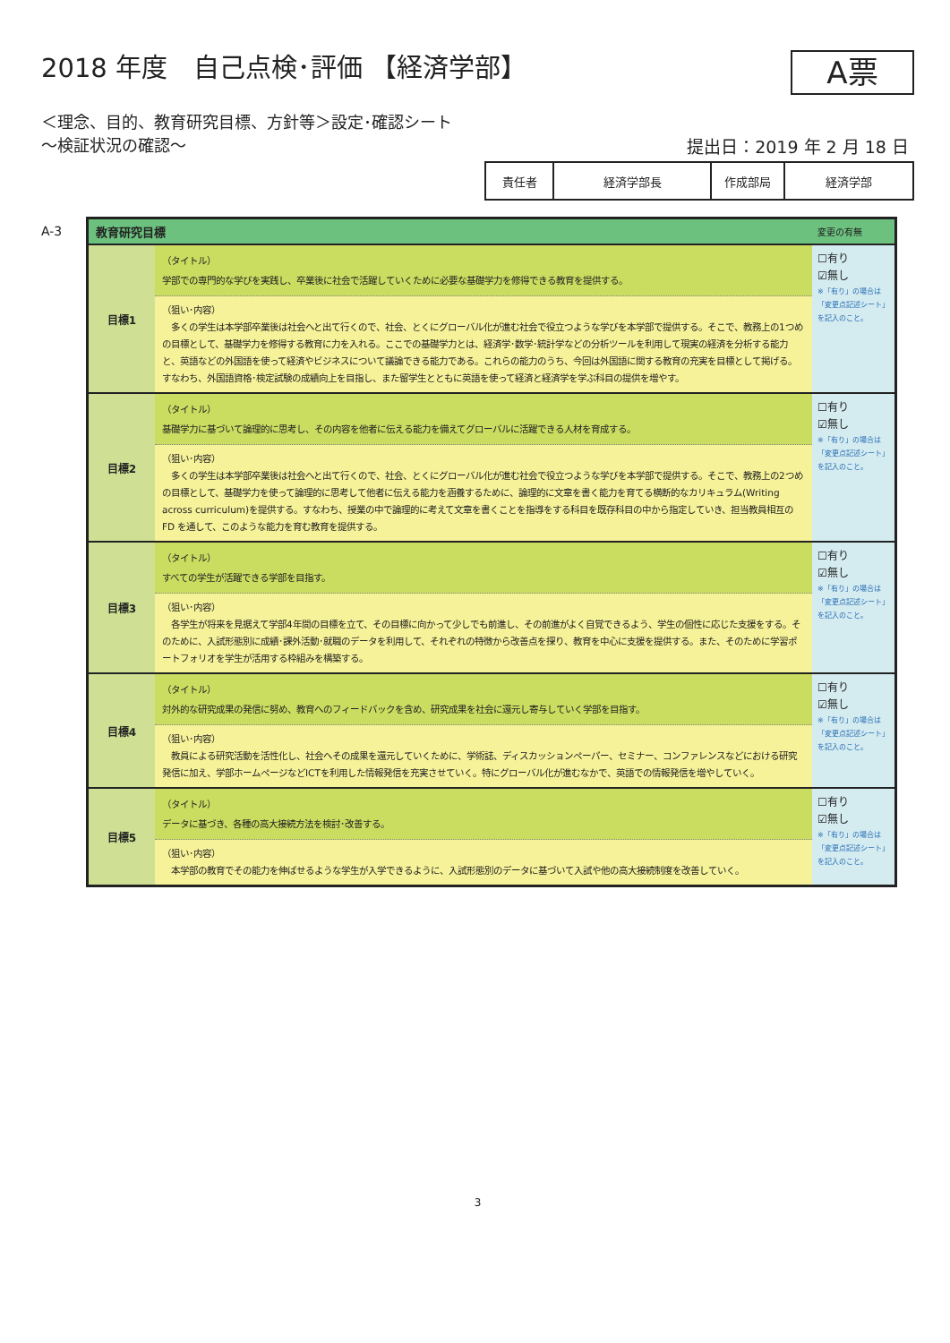2018 年度　自己点検･評価 【経済学部】
A票
＜理念、目的、教育研究目標、方針等＞設定･確認シート
～検証状況の確認～
提出日：2019 年 2 月 18 日
| 責任者 | 経済学部長 | 作成部局 | 経済学部 |
A-3
| 教育研究目標 | | 変更の有無 |
| --- | --- | --- |
| 目標1 | （タイトル） 学部での専門的な学びを実践し、卒業後に社会で活躍していくために必要な基礎学力を修得できる教育を提供する。 | ☐有り ☑無し ※「有り」の場合は 「変更点記述シート」 を記入のこと。 |
| | （狙い･内容） 多くの学生は本学部卒業後は社会へと出て行くので、社会、とくにグローバル化が進む社会で役立つような学びを本学部で提供する。そこで、教務上の1つめの目標として、基礎学力を修得する教育に力を入れる。ここでの基礎学力とは、経済学･数学･統計学などの分析ツールを利用して現実の経済を分析する能力と、英語などの外国語を使って経済やビジネスについて議論できる能力である。これらの能力のうち、今回は外国語に関する教育の充実を目標として掲げる。すなわち、外国語資格･検定試験の成績向上を目指し、また留学生とともに英語を使って経済と経済学を学ぶ科目の提供を増やす。 | |
| 目標2 | （タイトル） 基礎学力に基づいて論理的に思考し、その内容を他者に伝える能力を備えてグローバルに活躍できる人材を育成する。 | ☐有り ☑無し ※「有り」の場合は 「変更点記述シート」 を記入のこと。 |
| | （狙い･内容） 多くの学生は本学部卒業後は社会へと出て行くので、社会、とくにグローバル化が進む社会で役立つような学びを本学部で提供する。そこで、教務上の2つめの目標として、基礎学力を使って論理的に思考して他者に伝える能力を涵養するために、論理的に文章を書く能力を育てる横断的なカリキュラム(Writing across curriculum)を提供する。すなわち、授業の中で論理的に考えて文章を書くことを指導をする科目を既存科目の中から指定していき、担当教員相互の FD を通して、このような能力を育む教育を提供する。 | |
| 目標3 | （タイトル） すべての学生が活躍できる学部を目指す。 | ☐有り ☑無し ※「有り」の場合は 「変更点記述シート」 を記入のこと。 |
| | （狙い･内容） 各学生が将来を見据えて学部4年間の目標を立て、その目標に向かって少しでも前進し、その前進がよく自覚できるよう、学生の個性に応じた支援をする。そのために、入試形態別に成績･課外活動･就職のデータを利用して、それぞれの特徴から改善点を探り、教育を中心に支援を提供する。また、そのために学習ポートフォリオを学生が活用する枠組みを構築する。 | |
| 目標4 | （タイトル） 対外的な研究成果の発信に努め、教育へのフィードバックを含め、研究成果を社会に還元し寄与していく学部を目指す。 | ☐有り ☑無し ※「有り」の場合は 「変更点記述シート」 を記入のこと。 |
| | （狙い･内容） 教員による研究活動を活性化し、社会へその成果を還元していくために、学術誌、ディスカッションペーパー、セミナー、コンファレンスなどにおける研究発信に加え、学部ホームページなどICTを利用した情報発信を充実させていく。特にグローバル化が進むなかで、英語での情報発信を増やしていく。 | |
| 目標5 | （タイトル） データに基づき、各種の高大接続方法を検討･改善する。 | ☐有り ☑無し ※「有り」の場合は 「変更点記述シート」 を記入のこと。 |
| | （狙い･内容） 本学部の教育でその能力を伸ばせるような学生が入学できるように、入試形態別のデータに基づいて入試や他の高大接続制度を改善していく。 | |
3